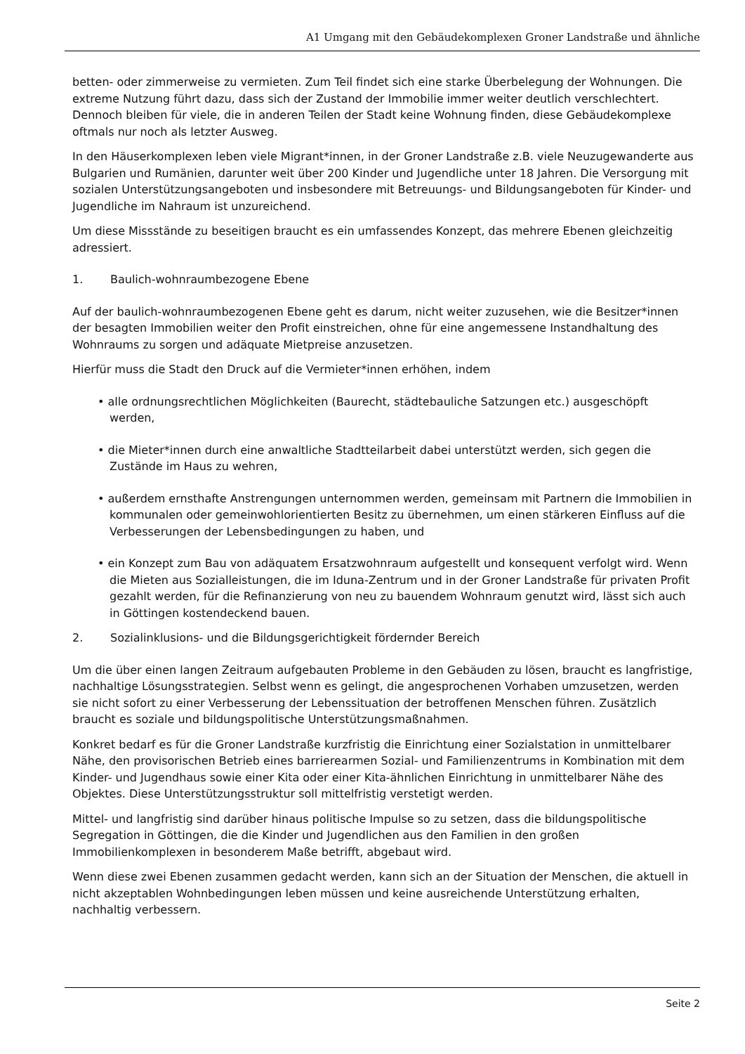A1 Umgang mit den Gebäudekomplexen Groner Landstraße und ähnliche
betten- oder zimmerweise zu vermieten. Zum Teil findet sich eine starke Überbelegung der Wohnungen. Die extreme Nutzung führt dazu, dass sich der Zustand der Immobilie immer weiter deutlich verschlechtert. Dennoch bleiben für viele, die in anderen Teilen der Stadt keine Wohnung finden, diese Gebäudekomplexe oftmals nur noch als letzter Ausweg.
In den Häuserkomplexen leben viele Migrant*innen, in der Groner Landstraße z.B. viele Neuzugewanderte aus Bulgarien und Rumänien, darunter weit über 200 Kinder und Jugendliche unter 18 Jahren. Die Versorgung mit sozialen Unterstützungsangeboten und insbesondere mit Betreuungs- und Bildungsangeboten für Kinder- und Jugendliche im Nahraum ist unzureichend.
Um diese Missstände zu beseitigen braucht es ein umfassendes Konzept, das mehrere Ebenen gleichzeitig adressiert.
1. Baulich-wohnraumbezogene Ebene
Auf der baulich-wohnraumbezogenen Ebene geht es darum, nicht weiter zuzusehen, wie die Besitzer*innen der besagten Immobilien weiter den Profit einstreichen, ohne für eine angemessene Instandhaltung des Wohnraums zu sorgen und adäquate Mietpreise anzusetzen.
Hierfür muss die Stadt den Druck auf die Vermieter*innen erhöhen, indem
• alle ordnungsrechtlichen Möglichkeiten (Baurecht, städtebauliche Satzungen etc.) ausgeschöpft werden,
• die Mieter*innen durch eine anwaltliche Stadtteilarbeit dabei unterstützt werden, sich gegen die Zustände im Haus zu wehren,
• außerdem ernsthafte Anstrengungen unternommen werden, gemeinsam mit Partnern die Immobilien in kommunalen oder gemeinwohlorientierten Besitz zu übernehmen, um einen stärkeren Einfluss auf die Verbesserungen der Lebensbedingungen zu haben, und
• ein Konzept zum Bau von adäquatem Ersatzwohnraum aufgestellt und konsequent verfolgt wird. Wenn die Mieten aus Sozialleistungen, die im Iduna-Zentrum und in der Groner Landstraße für privaten Profit gezahlt werden, für die Refinanzierung von neu zu bauendem Wohnraum genutzt wird, lässt sich auch in Göttingen kostendeckend bauen.
2. Sozialinklusions- und die Bildungsgerichtigkeit fördernder Bereich
Um die über einen langen Zeitraum aufgebauten Probleme in den Gebäuden zu lösen, braucht es langfristige, nachhaltige Lösungsstrategien. Selbst wenn es gelingt, die angesprochenen Vorhaben umzusetzen, werden sie nicht sofort zu einer Verbesserung der Lebenssituation der betroffenen Menschen führen. Zusätzlich braucht es soziale und bildungspolitische Unterstützungsmaßnahmen.
Konkret bedarf es für die Groner Landstraße kurzfristig die Einrichtung einer Sozialstation in unmittelbarer Nähe, den provisorischen Betrieb eines barrierearmen Sozial- und Familienzentrums in Kombination mit dem Kinder- und Jugendhaus sowie einer Kita oder einer Kita-ähnlichen Einrichtung in unmittelbarer Nähe des Objektes. Diese Unterstützungsstruktur soll mittelfristig verstetigt werden.
Mittel- und langfristig sind darüber hinaus politische Impulse so zu setzen, dass die bildungspolitische Segregation in Göttingen, die die Kinder und Jugendlichen aus den Familien in den großen Immobilienkomplexen in besonderem Maße betrifft, abgebaut wird.
Wenn diese zwei Ebenen zusammen gedacht werden, kann sich an der Situation der Menschen, die aktuell in nicht akzeptablen Wohnbedingungen leben müssen und keine ausreichende Unterstützung erhalten, nachhaltig verbessern.
Seite 2